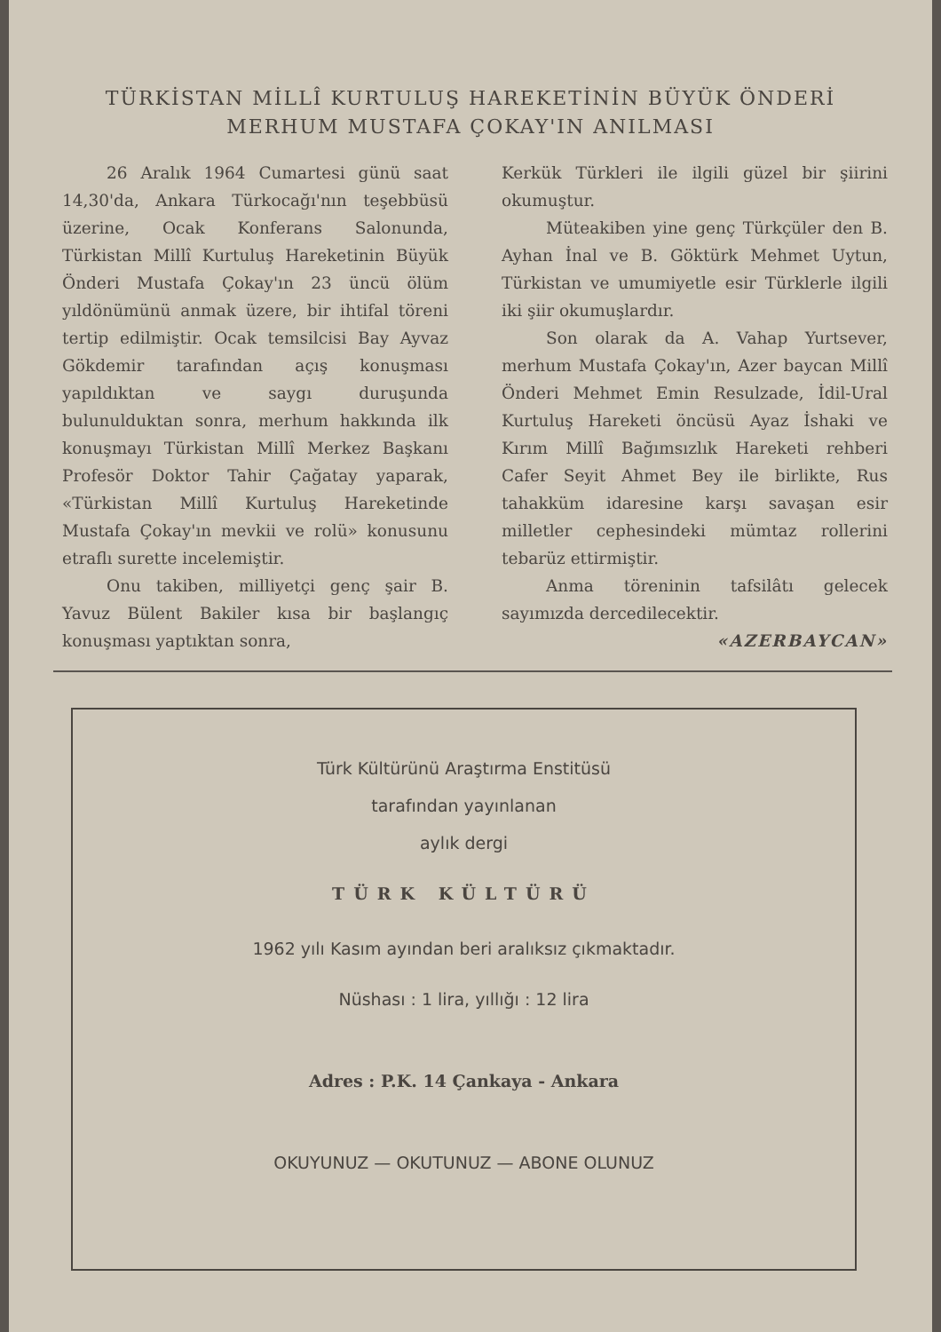TÜRKİSTAN MİLLÎ KURTULUŞ HAREKETİNİN BÜYÜK ÖNDERİ
MERHUM MUSTAFA ÇOKAY'IN ANILMASI
26 Aralık 1964 Cumartesi günü saat 14,30'da, Ankara Türkocağı'nın teşebbüsü üzerine, Ocak Konferans Salonunda, Türkistan Millî Kurtuluş Hareketinin Büyük Önderi Mustafa Çokay'ın 23 üncü ölüm yıldönümünü anmak üzere, bir ihtifal töreni tertip edilmiştir. Ocak temsilcisi Bay Ayvaz Gökdemir tarafından açış konuşması yapıldıktan ve saygı duruşunda bulunulduktan sonra, merhum hakkında ilk konuşmayı Türkistan Millî Merkez Başkanı Profesör Doktor Tahir Çağatay yaparak, «Türkistan Millî Kurtuluş Hareketinde Mustafa Çokay'ın mevkii ve rolü» konusunu etraflı surette incelemiştir.
Onu takiben, milliyetçi genç şair B. Yavuz Bülent Bakiler kısa bir başlangıç konuşması yaptıktan sonra,
Kerkük Türkleri ile ilgili güzel bir şiirini okumuştur.
Müteakiben yine genç Türkçüler den B. Ayhan İnal ve B. Göktürk Mehmet Uytun, Türkistan ve umumiyetle esir Türklerle ilgili iki şiir okumuşlardır.
Son olarak da A. Vahap Yurtsever, merhum Mustafa Çokay'ın, Azer baycan Millî Önderi Mehmet Emin Resulzade, İdil-Ural Kurtuluş Hareketi öncüsü Ayaz İshaki ve Kırım Millî Bağımsızlık Hareketi rehberi Cafer Seyit Ahmet Bey ile birlikte, Rus tahakküm idaresine karşı savaşan esir milletler cephesindeki mümtaz rollerini tebarüz ettirmiştir.
Anma töreninin tafsilâtı gelecek sayımızda dercedilecektir.
«AZERBAYCAN»
Türk Kültürünü Araştırma Enstitüsü
tarafından yayınlanan
aylık dergi
TÜRK KÜLTÜRÜ
1962 yılı Kasım ayından beri aralıksız çıkmaktadır.
Nüshası : 1 lira, yıllığı : 12 lira
Adres : P.K. 14 Çankaya - Ankara
OKUYUNUZ — OKUTUNUZ — ABONE OLUNUZ